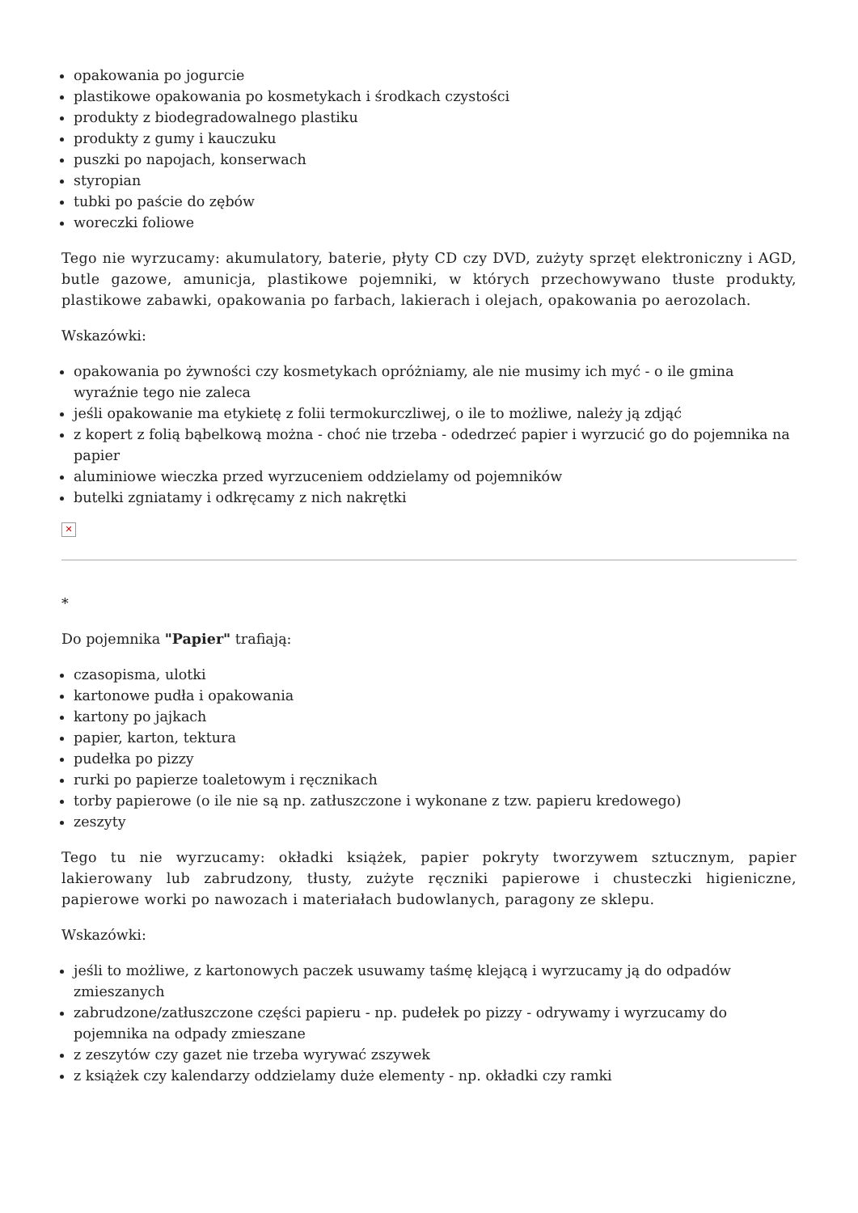opakowania po jogurcie
plastikowe opakowania po kosmetykach i środkach czystości
produkty z biodegradowalnego plastiku
produkty z gumy i kauczuku
puszki po napojach, konserwach
styropian
tubki po paście do zębów
woreczki foliowe
Tego nie wyrzucamy: akumulatory, baterie, płyty CD czy DVD, zużyty sprzęt elektroniczny i AGD, butle gazowe, amunicja, plastikowe pojemniki, w których przechowywano tłuste produkty, plastikowe zabawki, opakowania po farbach, lakierach i olejach, opakowania po aerozolach.
Wskazówki:
opakowania po żywności czy kosmetykach opróżniamy, ale nie musimy ich myć - o ile gmina wyraźnie tego nie zaleca
jeśli opakowanie ma etykietę z folii termokurczliwej, o ile to możliwe, należy ją zdjąć
z kopert z folią bąbelkową można - choć nie trzeba - odedrzeć papier i wyrzucić go do pojemnika na papier
aluminiowe wieczka przed wyrzuceniem oddzielamy od pojemników
butelki zgniatamy i odkręcamy z nich nakrętki
✕
*
Do pojemnika "Papier" trafiają:
czasopisma, ulotki
kartonowe pudła i opakowania
kartony po jajkach
papier, karton, tektura
pudełka po pizzy
rurki po papierze toaletowym i ręcznikach
torby papierowe (o ile nie są np. zatłuszczone i wykonane z tzw. papieru kredowego)
zeszyty
Tego tu nie wyrzucamy: okładki książek, papier pokryty tworzywem sztucznym, papier lakierowany lub zabrudzony, tłusty, zużyte ręczniki papierowe i chusteczki higieniczne, papierowe worki po nawozach i materiałach budowlanych, paragony ze sklepu.
Wskazówki:
jeśli to możliwe, z kartonowych paczek usuwamy taśmę klejącą i wyrzucamy ją do odpadów zmieszanych
zabrudzone/zatłuszczone części papieru - np. pudełek po pizzy - odrywamy i wyrzucamy do pojemnika na odpady zmieszane
z zeszytów czy gazet nie trzeba wyrywać zszywek
z książek czy kalendarzy oddzielamy duże elementy - np. okładki czy ramki